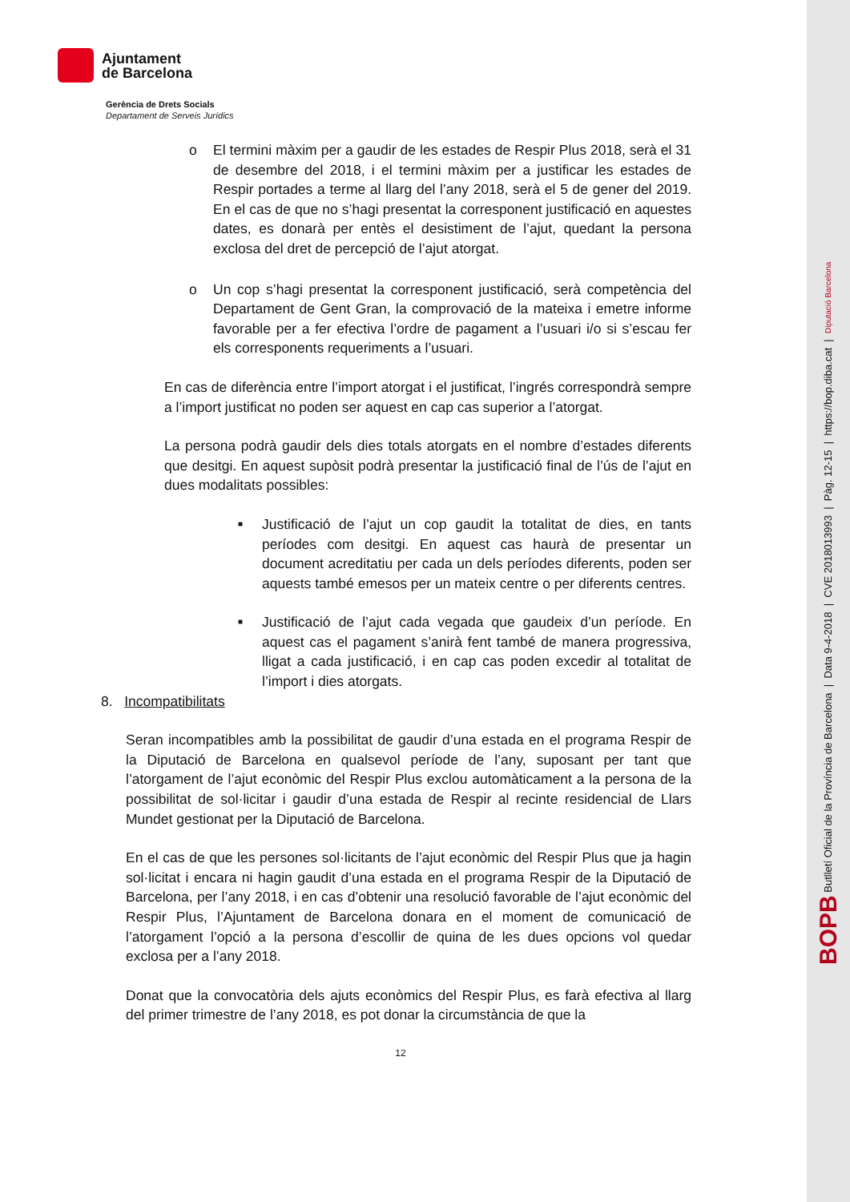Ajuntament
de Barcelona
Gerència de Drets Socials
Departament de Serveis Jurídics
o El termini màxim per a gaudir de les estades de Respir Plus 2018, serà el 31 de desembre del 2018, i el termini màxim per a justificar les estades de Respir portades a terme al llarg del l’any 2018, serà el 5 de gener del 2019. En el cas de que no s’hagi presentat la corresponent justificació en aquestes dates, es donarà per entès el desistiment de l’ajut, quedant la persona exclosa del dret de percepció de l’ajut atorgat.
o Un cop s’hagi presentat la corresponent justificació, serà competència del Departament de Gent Gran, la comprovació de la mateixa i emetre informe favorable per a fer efectiva l’ordre de pagament a l’usuari i/o si s’escau fer els corresponents requeriments a l’usuari.
En cas de diferència entre l’import atorgat i el justificat, l’ingrés correspondrà sempre a l’import justificat no poden ser aquest en cap cas superior a l’atorgat.
La persona podrà gaudir dels dies totals atorgats en el nombre d’estades diferents que desitgi. En aquest supòsit podrà presentar la justificació final de l’ús de l’ajut en dues modalitats possibles:
■ Justificació de l’ajut un cop gaudit la totalitat de dies, en tants períodes com desitgi. En aquest cas haurà de presentar un document acreditatiu per cada un dels períodes diferents, poden ser aquests també emesos per un mateix centre o per diferents centres.
■ Justificació de l’ajut cada vegada que gaudeix d’un període. En aquest cas el pagament s’anirà fent també de manera progressiva, lligat a cada justificació, i en cap cas poden excedir al totalitat de l’import i dies atorgats.
8. Incompatibilitats
Seran incompatibles amb la possibilitat de gaudir d’una estada en el programa Respir de la Diputació de Barcelona en qualsevol període de l’any, suposant per tant que l’atorgament de l’ajut econòmic del Respir Plus exclou automàticament a la persona de la possibilitat de sol·licitar i gaudir d’una estada de Respir al recinte residencial de Llars Mundet gestionat per la Diputació de Barcelona.
En el cas de que les persones sol·licitants de l’ajut econòmic del Respir Plus que ja hagin sol·licitat i encara ni hagin gaudit d’una estada en el programa Respir de la Diputació de Barcelona, per l’any 2018, i en cas d’obtenir una resolució favorable de l’ajut econòmic del Respir Plus, l’Ajuntament de Barcelona donara en el moment de comunicació de l’atorgament l’opció a la persona d’escollir de quina de les dues opcions vol quedar exclosa per a l’any 2018.
Donat que la convocatòria dels ajuts econòmics del Respir Plus, es farà efectiva al llarg del primer trimestre de l’any 2018, es pot donar la circumstància de que la
12
BOPB Butlletí Oficial de la Província de Barcelona | Data 9-4-2018 | CVE 2018013993 | Pàg. 12-15 | https://bop.diba.cat | Diputació Barcelona